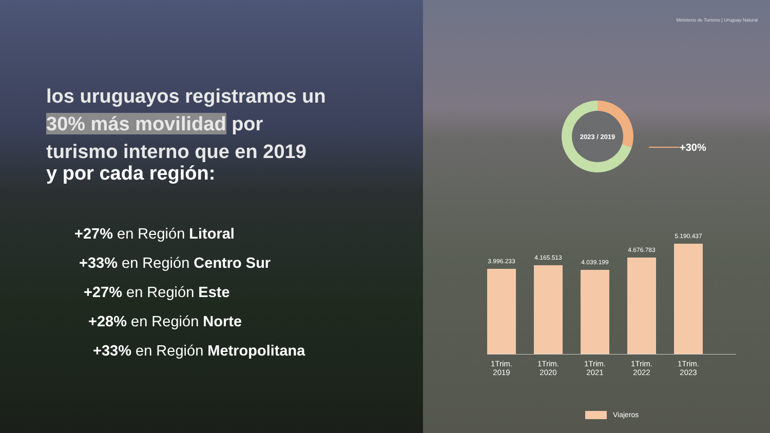los uruguayos registramos un
30% más movilidad por
turismo interno que en 2019
y por cada región:
+27% en Región Litoral
+33% en Región Centro Sur
+27% en Región Este
+28% en Región Norte
+33% en Región Metropolitana
Ministerio de Turismo | Uruguay Natural
2023 / 2019
+30%
3.996.233
4.165.513
4.039.199
4.676.783
5.190.437
1Trim. 2019 1Trim. 2020 1Trim. 2021 1Trim. 2022 1Trim. 2023
Viajeros